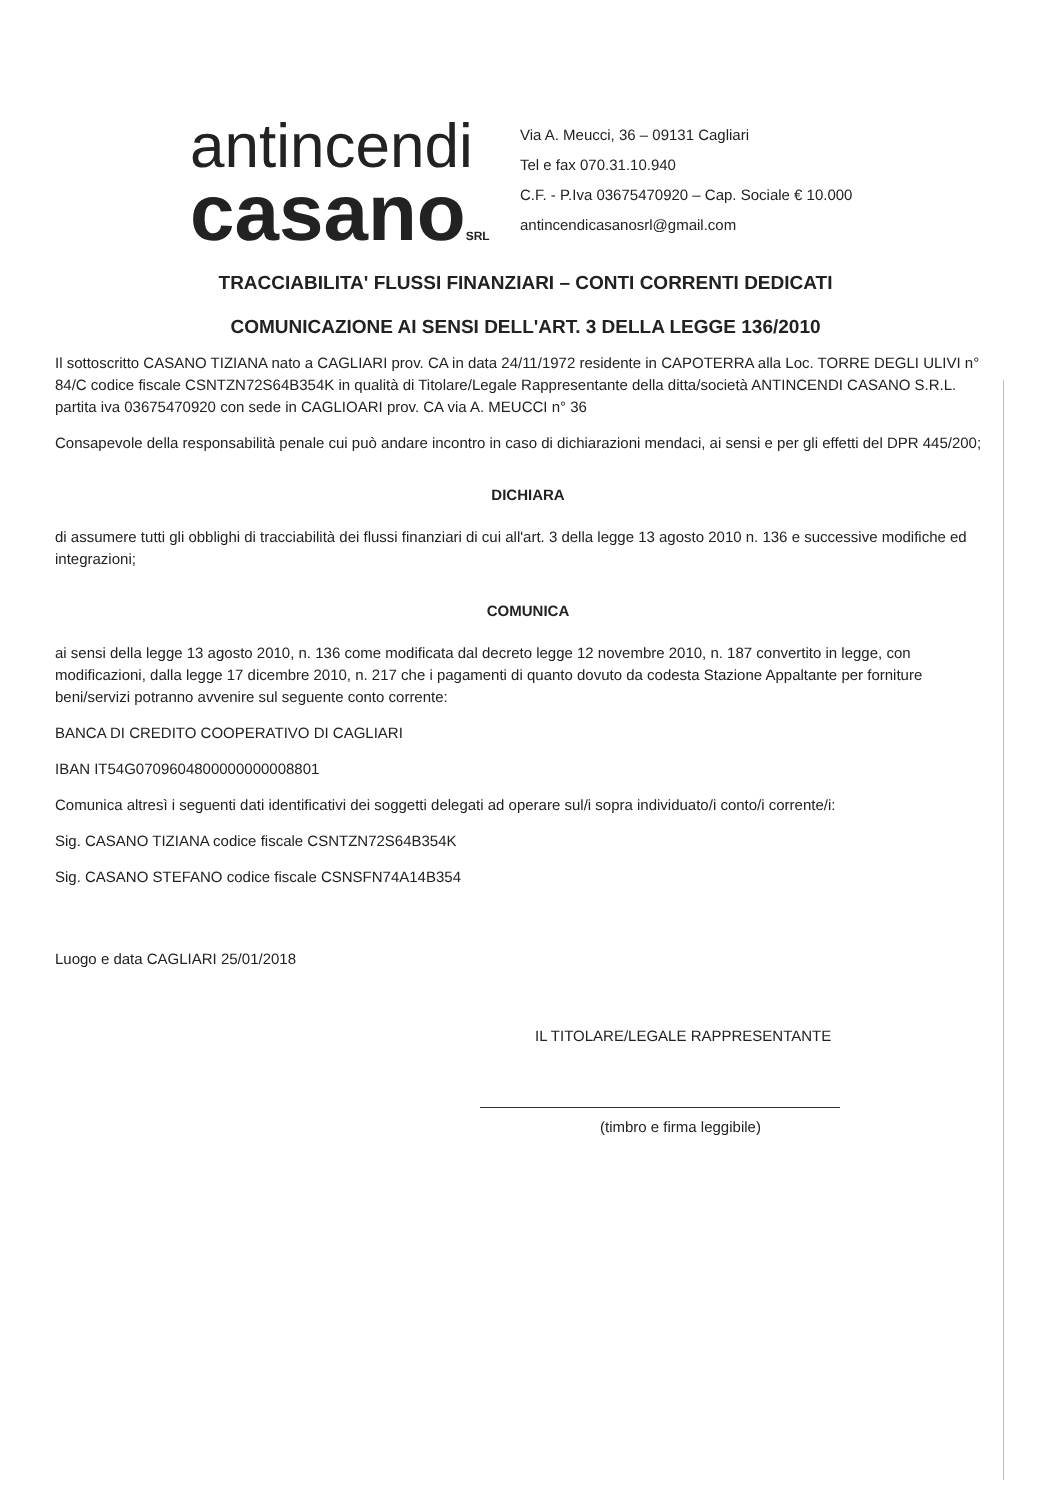antincendi
casanoSRL
Via A. Meucci, 36 – 09131 Cagliari
Tel e fax 070.31.10.940
C.F. - P.Iva 03675470920 – Cap. Sociale € 10.000
antincendicasanosrl@gmail.com
TRACCIABILITA' FLUSSI FINANZIARI – CONTI CORRENTI DEDICATI
COMUNICAZIONE AI SENSI DELL'ART. 3 DELLA LEGGE 136/2010
Il sottoscritto CASANO TIZIANA nato a CAGLIARI prov. CA in data 24/11/1972 residente in CAPOTERRA alla Loc. TORRE DEGLI ULIVI n° 84/C codice fiscale CSNTZN72S64B354K in qualità di Titolare/Legale Rappresentante della ditta/società ANTINCENDI CASANO S.R.L. partita iva 03675470920 con sede in CAGLIOARI prov. CA via A. MEUCCI n° 36
Consapevole della responsabilità penale cui può andare incontro in caso di dichiarazioni mendaci, ai sensi e per gli effetti del DPR 445/200;
DICHIARA
di assumere tutti gli obblighi di tracciabilità dei flussi finanziari di cui all'art. 3 della legge 13 agosto 2010 n. 136 e successive modifiche ed integrazioni;
COMUNICA
ai sensi della legge 13 agosto 2010, n. 136 come modificata dal decreto legge 12 novembre 2010, n. 187 convertito in legge, con modificazioni, dalla legge 17 dicembre 2010, n. 217 che i pagamenti di quanto dovuto da codesta Stazione Appaltante per forniture beni/servizi potranno avvenire sul seguente conto corrente:
BANCA DI CREDITO COOPERATIVO DI CAGLIARI
IBAN IT54G0709604800000000008801
Comunica altresì i seguenti dati identificativi dei soggetti delegati ad operare sul/i sopra individuato/i conto/i corrente/i:
Sig. CASANO TIZIANA codice fiscale CSNTZN72S64B354K
Sig. CASANO STEFANO codice fiscale CSNSFN74A14B354
Luogo e data CAGLIARI 25/01/2018
IL TITOLARE/LEGALE RAPPRESENTANTE
(timbro e firma leggibile)